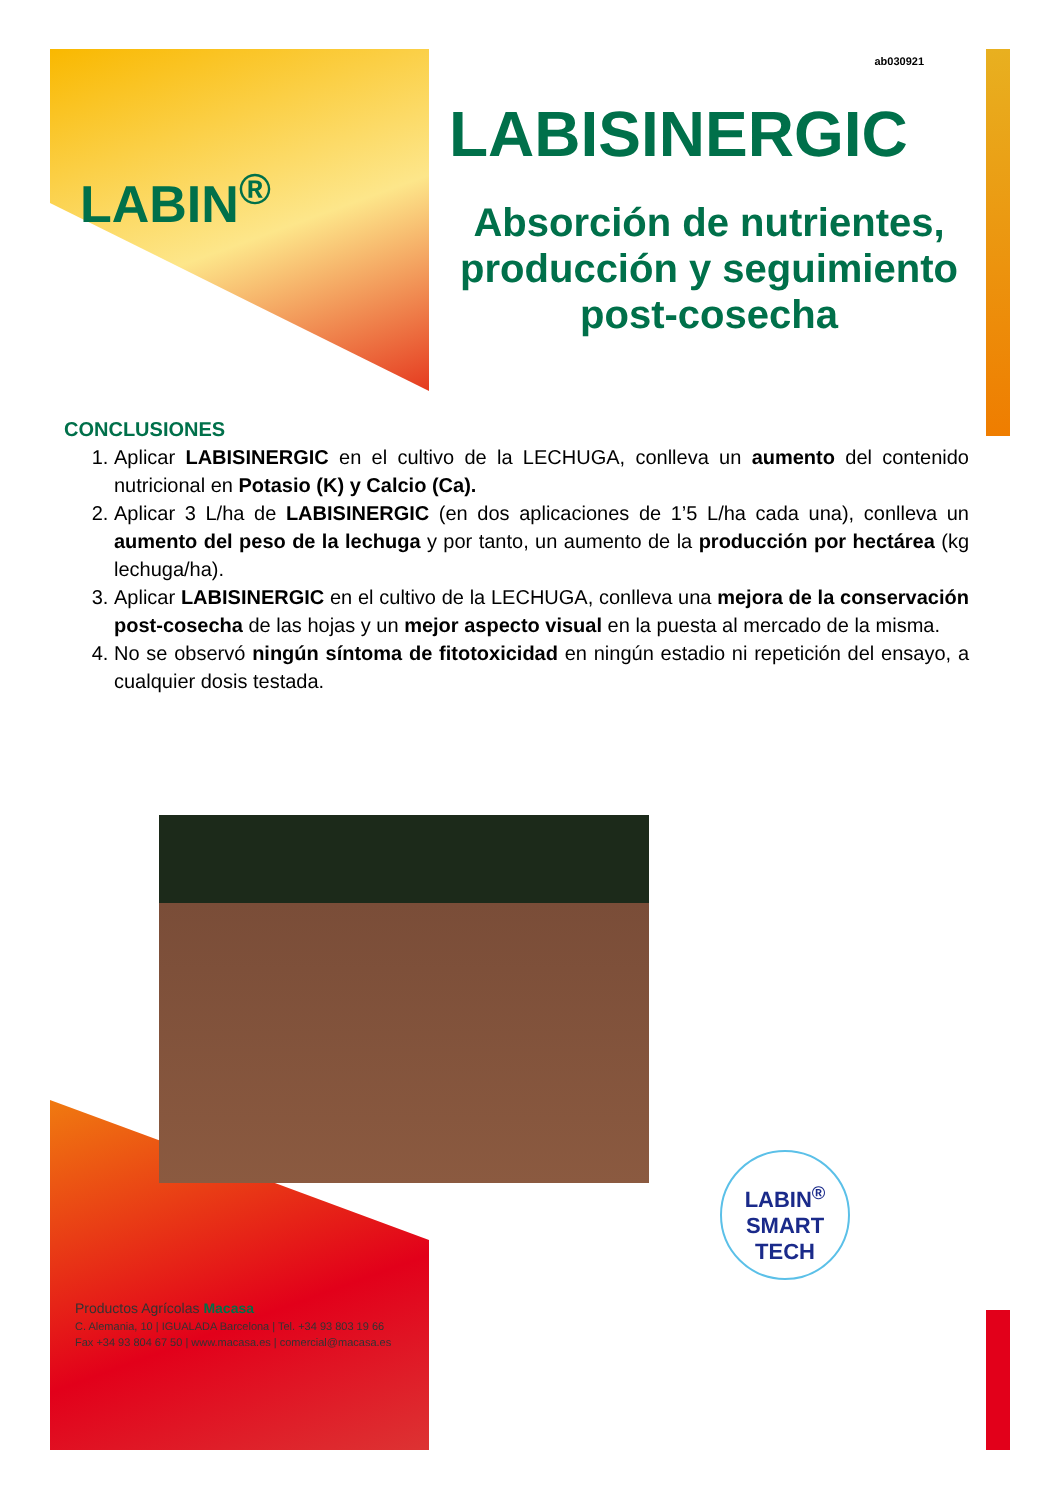LABIN<sup>®</sup>
ab030921
LABISINERGIC
Absorción de nutrientes, producción y seguimiento post-cosecha
CONCLUSIONES
1. Aplicar LABISINERGIC en el cultivo de la LECHUGA, conlleva un aumento del contenido nutricional en Potasio (K) y Calcio (Ca).
2. Aplicar 3 L/ha de LABISINERGIC (en dos aplicaciones de 1’5 L/ha cada una), conlleva un aumento del peso de la lechuga y por tanto, un aumento de la producción por hectárea (kg lechuga/ha).
3. Aplicar LABISINERGIC en el cultivo de la LECHUGA, conlleva una mejora de la conservación post-cosecha de las hojas y un mejor aspecto visual en la puesta al mercado de la misma.
4. No se observó ningún síntoma de fitotoxicidad en ningún estadio ni repetición del ensayo, a cualquier dosis testada.
LABIN<sup>®</sup>
SMART
TECH
Productos Agrícolas Macasa
C. Alemania, 10 | IGUALADA Barcelona | Tel. +34 93 803 19 66
Fax +34 93 804 67 50 | www.macasa.es | comercial@macasa.es